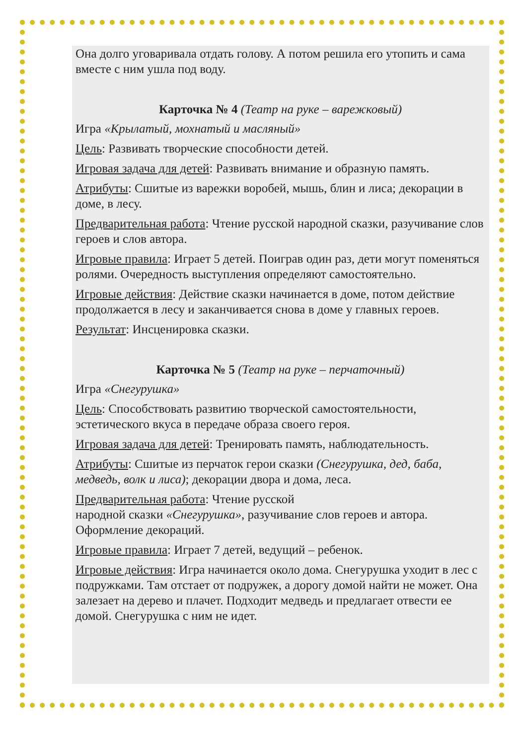Она долго уговаривала отдать голову. А потом решила его утопить и сама вместе с ним ушла под воду.
Карточка № 4 (Театр на руке – варежковый)
Игра «Крылатый, мохнатый и масляный»
Цель: Развивать творческие способности детей.
Игровая задача для детей: Развивать внимание и образную память.
Атрибуты: Сшитые из варежки воробей, мышь, блин и лиса; декорации в доме, в лесу.
Предварительная работа: Чтение русской народной сказки, разучивание слов героев и слов автора.
Игровые правила: Играет 5 детей. Поиграв один раз, дети могут поменяться ролями. Очередность выступления определяют самостоятельно.
Игровые действия: Действие сказки начинается в доме, потом действие продолжается в лесу и заканчивается снова в доме у главных героев.
Результат: Инсценировка сказки.
Карточка № 5 (Театр на руке – перчаточный)
Игра «Снегурушка»
Цель: Способствовать развитию творческой самостоятельности, эстетического вкуса в передаче образа своего героя.
Игровая задача для детей: Тренировать память, наблюдательность.
Атрибуты: Сшитые из перчаток герои сказки (Снегурушка, дед, баба, медведь, волк и лиса); декорации двора и дома, леса.
Предварительная работа: Чтение русской
народной сказки «Снегурушка», разучивание слов героев и автора. Оформление декораций.
Игровые правила: Играет 7 детей, ведущий – ребенок.
Игровые действия: Игра начинается около дома. Снегурушка уходит в лес с подружками. Там отстает от подружек, а дорогу домой найти не может. Она залезает на дерево и плачет. Подходит медведь и предлагает отвести ее домой. Снегурушка с ним не идет.